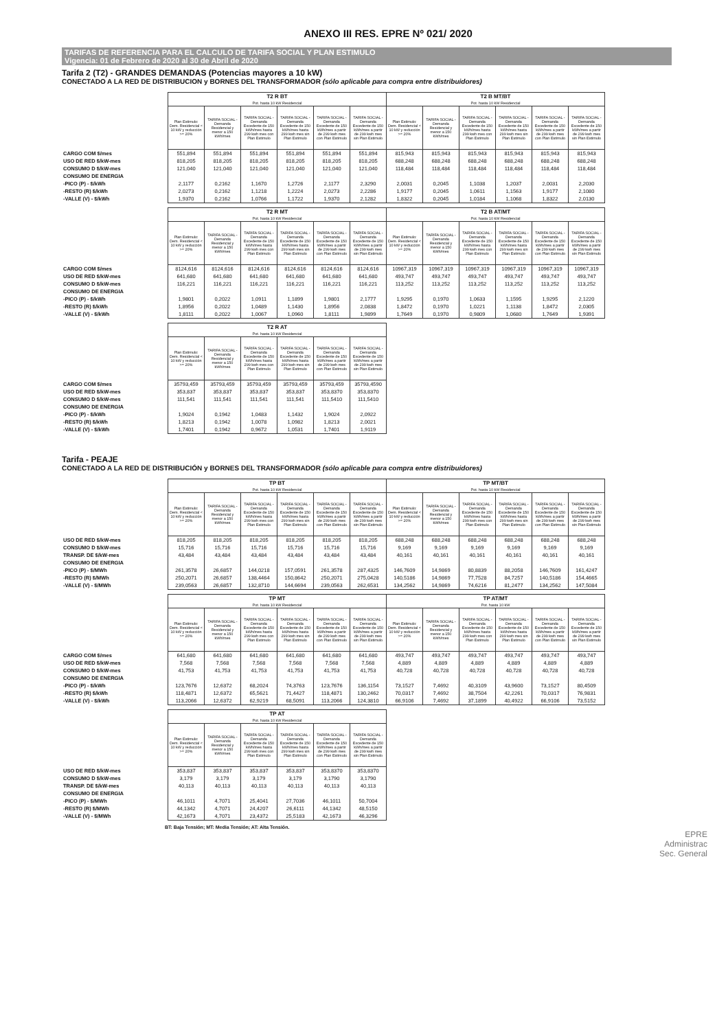ANEXO III RES. EPRE Nº 021/ 2020
TARIFAS DE REFERENCIA PARA EL CALCULO DE TARIFA SOCIAL Y PLAN ESTIMULO
Vigencia: 01 de Febrero de 2020 al 30 de Abril de 2020
Tarifa 2 (T2) - GRANDES DEMANDAS (Potencias mayores a 10 kW)
CONECTADO A LA RED DE DISTRIBUCION y BORNES DEL TRANSFORMADOR (sólo aplicable para compra entre distribuidores)
| | T2 R BT | | | | | | T2 B MT/BT | | | | | |
| | Pot. hasta 10 kW Residencial | | | | | | Pot. hasta 10 kW Residencial | | | | | |
| | Plan Estimulo: Dem. Residencial < 10 kW y reducción >= 20% | TARIFA SOCIAL - Demanda Residencial y menor a 150 kWh/mes | TARIFA SOCIAL - Demanda Excedente de 150 kWh/mes hasta 299 kwh mes con Plan Estimulo | TARIFA SOCIAL - Demanda Excedente de 150 kWh/mes hasta 299 kwh mes sin Plan Estimulo | TARIFA SOCIAL - Demanda Excedente de 150 kWh/mes a partir de 299 kwh mes con Plan Estimulo | TARIFA SOCIAL - Demanda Excedente de 150 kWh/mes a partir de 299 kwh mes sin Plan Estimulo | Plan Estimulo: Dem. Residencial < 10 kW y reducción >= 20% | TARIFA SOCIAL - Demanda Residencial y menor a 150 kWh/mes | TARIFA SOCIAL - Demanda Excedente de 150 kWh/mes hasta 299 kwh mes con Plan Estimulo | TARIFA SOCIAL - Demanda Excedente de 150 kWh/mes hasta 299 kwh mes sin Plan Estimulo | TARIFA SOCIAL - Demanda Excedente de 150 kWh/mes a partir de 299 kwh mes con Plan Estimulo | TARIFA SOCIAL - Demanda Excedente de 150 kWh/mes a partir de 299 kwh mes sin Plan Estimulo |
| CARGO COM $/mes | 551,894 | 551,894 | 551,894 | 551,894 | 551,894 | 551,894 | 815,943 | 815,943 | 815,943 | 815,943 | 815,943 | 815,943 |
| USO DE RED $/kW-mes | 818,205 | 818,205 | 818,205 | 818,205 | 818,205 | 818,205 | 688,248 | 688,248 | 688,248 | 688,248 | 688,248 | 688,248 |
| CONSUMO D $/kW-mes | 121,040 | 121,040 | 121,040 | 121,040 | 121,040 | 121,040 | 118,484 | 118,484 | 118,484 | 118,484 | 118,484 | 118,484 |
| CONSUMO DE ENERGIA | | | | | | | | | | | | |
| -PICO (P) - $/kWh | 2,1177 | 0,2162 | 1,1670 | 1,2726 | 2,1177 | 2,3290 | 2,0031 | 0,2045 | 1,1038 | 1,2037 | 2,0031 | 2,2030 |
| -RESTO (R) $/kWh | 2,0273 | 0,2162 | 1,1218 | 1,2224 | 2,0273 | 2,2286 | 1,9177 | 0,2045 | 1,0611 | 1,1563 | 1,9177 | 2,1080 |
| -VALLE (V) - $/kWh | 1,9370 | 0,2162 | 1,0766 | 1,1722 | 1,9370 | 2,1282 | 1,8322 | 0,2045 | 1,0184 | 1,1068 | 1,8322 | 2,0130 |
| | T2 R MT | | | | | | T2 B AT/MT | | | | | |
| | Pot. hasta 10 kW Residencial | | | | | | Pot. hasta 10 kW Residencial | | | | | |
| | Plan Estimulo: Dem. Residencial < 10 kW y reducción >= 20% | TARIFA SOCIAL - Demanda Residencial y menor a 150 kWh/mes | TARIFA SOCIAL - Demanda Excedente de 150 kWh/mes hasta 299 kwh mes con Plan Estimulo | TARIFA SOCIAL - Demanda Excedente de 150 kWh/mes hasta 299 kwh mes sin Plan Estimulo | TARIFA SOCIAL - Demanda Excedente de 150 kWh/mes a partir de 299 kwh mes con Plan Estimulo | TARIFA SOCIAL - Demanda Excedente de 150 kWh/mes a partir de 299 kwh mes sin Plan Estimulo | Plan Estimulo: Dem. Residencial < 10 kW y reducción >= 20% | TARIFA SOCIAL - Demanda Residencial y menor a 150 kWh/mes | TARIFA SOCIAL - Demanda Excedente de 150 kWh/mes hasta 299 kwh mes con Plan Estimulo | TARIFA SOCIAL - Demanda Excedente de 150 kWh/mes hasta 299 kwh mes sin Plan Estimulo | TARIFA SOCIAL - Demanda Excedente de 150 kWh/mes a partir de 299 kwh mes con Plan Estimulo | TARIFA SOCIAL - Demanda Excedente de 150 kWh/mes a partir de 299 kwh mes sin Plan Estimulo |
| CARGO COM $/mes | 8124,616 | 8124,616 | 8124,616 | 8124,616 | 8124,616 | 8124,616 | 10967,319 | 10967,319 | 10967,319 | 10967,319 | 10967,319 | 10967,319 |
| USO DE RED $/kW-mes | 641,680 | 641,680 | 641,680 | 641,680 | 641,680 | 641,680 | 493,747 | 493,747 | 493,747 | 493,747 | 493,747 | 493,747 |
| CONSUMO D $/kW-mes | 116,221 | 116,221 | 116,221 | 116,221 | 116,221 | 116,221 | 113,252 | 113,252 | 113,252 | 113,252 | 113,252 | 113,252 |
| CONSUMO DE ENERGIA | | | | | | | | | | | | |
| -PICO (P) - $/kWh | 1,9801 | 0,2022 | 1,0911 | 1,1899 | 1,9801 | 2,1777 | 1,9295 | 0,1970 | 1,0633 | 1,1595 | 1,9295 | 2,1220 |
| -RESTO (R) $/kWh | 1,8956 | 0,2022 | 1,0489 | 1,1430 | 1,8956 | 2,0838 | 1,8472 | 0,1970 | 1,0221 | 1,1138 | 1,8472 | 2,0305 |
| -VALLE (V) - $/kWh | 1,8111 | 0,2022 | 1,0067 | 1,0960 | 1,8111 | 1,9899 | 1,7649 | 0,1970 | 0,9809 | 1,0680 | 1,7649 | 1,9391 |
| | T2 R AT | | | | | |
| | Pot. hasta 10 kW Residencial | | | | | |
| | Plan Estimulo: Dem. Residencial < 10 kW y reducción >= 20% | TARIFA SOCIAL - Demanda Residencial y menor a 150 kWh/mes | TARIFA SOCIAL - Demanda Excedente de 150 kWh/mes hasta 299 kwh mes con Plan Estimulo | TARIFA SOCIAL - Demanda Excedente de 150 kWh/mes hasta 299 kwh mes sin Plan Estimulo | TARIFA SOCIAL - Demanda Excedente de 150 kWh/mes a partir de 299 kwh mes con Plan Estimulo | TARIFA SOCIAL - Demanda Excedente de 150 kWh/mes a partir de 299 kwh mes sin Plan Estimulo |
| CARGO COM $/mes | 35793,459 | 35793,459 | 35793,459 | 35793,459 | 35793,459 | 35793,4590 |
| USO DE RED $/kW-mes | 353,837 | 353,837 | 353,837 | 353,837 | 353,8370 | 353,8370 |
| CONSUMO D $/kW-mes | 111,541 | 111,541 | 111,541 | 111,541 | 111,5410 | 111,5410 |
| CONSUMO DE ENERGIA | | | | | | |
| -PICO (P) - $/kWh | 1,9024 | 0,1942 | 1,0483 | 1,1432 | 1,9024 | 2,0922 |
| -RESTO (R) $/kWh | 1,8213 | 0,1942 | 1,0078 | 1,0982 | 1,8213 | 2,0021 |
| -VALLE (V) - $/kWh | 1,7401 | 0,1942 | 0,9672 | 1,0531 | 1,7401 | 1,9119 |
Tarifa - PEAJE
CONECTADO A LA RED DE DISTRIBUCIÓN y BORNES DEL TRANSFORMADOR (sólo aplicable para compra entre distribuidores)
| | TP BT | | | | | | TP MT/BT | | | | | |
| | Pot. hasta 10 kW Residencial | | | | | | Pot. hasta 10 kW Residencial | | | | | |
| | Plan Estimulo: Dem. Residencial < 10 kW y reducción >= 20% | TARIFA SOCIAL - Demanda Residencial y menor a 150 kWh/mes | TARIFA SOCIAL - Demanda Excedente de 150 kWh/mes hasta 299 kwh mes con Plan Estimulo | TARIFA SOCIAL - Demanda Excedente de 150 kWh/mes hasta 299 kwh mes sin Plan Estimulo | TARIFA SOCIAL - Demanda Excedente de 150 kWh/mes a partir de 299 kwh mes con Plan Estimulo | TARIFA SOCIAL - Demanda Excedente de 150 kWh/mes a partir de 299 kwh mes sin Plan Estimulo | Plan Estimulo: Dem. Residencial < 10 kW y reducción >= 20% | TARIFA SOCIAL - Demanda Residencial y menor a 150 kWh/mes | TARIFA SOCIAL - Demanda Excedente de 150 kWh/mes hasta 299 kwh mes con Plan Estimulo | TARIFA SOCIAL - Demanda Excedente de 150 kWh/mes hasta 299 kwh mes sin Plan Estimulo | TARIFA SOCIAL - Demanda Excedente de 150 kWh/mes a partir de 299 kwh mes con Plan Estimulo | TARIFA SOCIAL - Demanda Excedente de 150 kWh/mes a partir de 299 kwh mes sin Plan Estimulo |
| USO DE RED $/kW-mes | 818,205 | 818,205 | 818,205 | 818,205 | 818,205 | 818,205 | 688,248 | 688,248 | 688,248 | 688,248 | 688,248 | 688,248 |
| CONSUMO D $/kW-mes | 15,716 | 15,716 | 15,716 | 15,716 | 15,716 | 15,716 | 9,169 | 9,169 | 9,169 | 9,169 | 9,169 | 9,169 |
| TRANSP. DE $/kW-mes | 43,484 | 43,484 | 43,484 | 43,484 | 43,484 | 43,484 | 40,161 | 40,161 | 40,161 | 40,161 | 40,161 | 40,161 |
| CONSUMO DE ENERGIA | | | | | | | | | | | | |
| -PICO (P) - $/MWh | 261,3578 | 26,6857 | 144,0218 | 157,0591 | 261,3578 | 287,4325 | 146,7609 | 14,9869 | 80,8839 | 88,2058 | 146,7609 | 161,4247 |
| -RESTO (R) $/MWh | 250,2071 | 26,6857 | 138,4464 | 150,8642 | 250,2071 | 275,0428 | 140,5186 | 14,9869 | 77,7528 | 84,7257 | 140,5186 | 154,4665 |
| -VALLE (V) - $/MWh | 239,0563 | 26,6857 | 132,8710 | 144,6694 | 239,0563 | 262,6531 | 134,2562 | 14,9869 | 74,6216 | 81,2477 | 134,2562 | 147,5084 |
| | TP MT | | | | | | TP AT/MT | | | | | |
| | Pot. hasta 10 kW Residencial | | | | | | Pot. hasta 10 kW | | | | | |
| | Plan Estimulo: Dem. Residencial < 10 kW y reducción >= 20% | TARIFA SOCIAL - Demanda Residencial y menor a 150 kWh/mes | TARIFA SOCIAL - Demanda Excedente de 150 kWh/mes hasta 299 kwh mes con Plan Estimulo | TARIFA SOCIAL - Demanda Excedente de 150 kWh/mes hasta 299 kwh mes sin Plan Estimulo | TARIFA SOCIAL - Demanda Excedente de 150 kWh/mes a partir de 299 kwh mes con Plan Estimulo | TARIFA SOCIAL - Demanda Excedente de 150 kWh/mes a partir de 299 kwh mes sin Plan Estimulo | Plan Estimulo: Dem. Residencial < 10 kW y reducción >= 20% | TARIFA SOCIAL - Demanda Residencial y menor a 150 kWh/mes | TARIFA SOCIAL - Demanda Excedente de 150 kWh/mes hasta 299 kwh mes con Plan Estimulo | TARIFA SOCIAL - Demanda Excedente de 150 kWh/mes hasta 299 kwh mes sin Plan Estimulo | TARIFA SOCIAL - Demanda Excedente de 150 kWh/mes a partir de 299 kwh mes con Plan Estimulo | TARIFA SOCIAL - Demanda Excedente de 150 kWh/mes a partir de 299 kwh mes sin Plan Estimulo |
| CARGO COM $/mes | 641,680 | 641,680 | 641,680 | 641,680 | 641,680 | 641,680 | 493,747 | 493,747 | 493,747 | 493,747 | 493,747 | 493,747 |
| USO DE RED $/kW-mes | 7,568 | 7,568 | 7,568 | 7,568 | 7,568 | 7,568 | 4,889 | 4,889 | 4,889 | 4,889 | 4,889 | 4,889 |
| CONSUMO D $/kW-mes | 41,753 | 41,753 | 41,753 | 41,753 | 41,753 | 41,753 | 40,728 | 40,728 | 40,728 | 40,728 | 40,728 | 40,728 |
| CONSUMO DE ENERGIA | | | | | | | | | | | | |
| -PICO (P) - $/kWh | 123,7676 | 12,6372 | 68,2024 | 74,3763 | 123,7676 | 136,1154 | 73,1527 | 7,4692 | 40,3109 | 43,9600 | 73,1527 | 80,4509 |
| -RESTO (R) $/kWh | 118,4871 | 12,6372 | 65,5621 | 71,4427 | 118,4871 | 130,2462 | 70,0317 | 7,4692 | 38,7504 | 42,2261 | 70,0317 | 76,9831 |
| -VALLE (V) - $/kWh | 113,2066 | 12,6372 | 62,9219 | 68,5091 | 113,2066 | 124,3810 | 66,9106 | 7,4692 | 37,1899 | 40,4922 | 66,9106 | 73,5152 |
| | TP AT | | | | | |
| | Pot. hasta 10 kW Residencial | | | | | |
| | Plan Estimulo: Dem. Residencial < 10 kW y reducción >= 20% | TARIFA SOCIAL - Demanda Residencial y menor a 150 kWh/mes | TARIFA SOCIAL - Demanda Excedente de 150 kWh/mes hasta 299 kwh mes con Plan Estimulo | TARIFA SOCIAL - Demanda Excedente de 150 kWh/mes hasta 299 kwh mes sin Plan Estimulo | TARIFA SOCIAL - Demanda Excedente de 150 kWh/mes a partir de 299 kwh mes con Plan Estimulo | TARIFA SOCIAL - Demanda Excedente de 150 kWh/mes a partir de 299 kwh mes sin Plan Estimulo |
| USO DE RED $/kW-mes | 353,837 | 353,837 | 353,837 | 353,837 | 353,8370 | 353,8370 |
| CONSUMO D $/kW-mes | 3,179 | 3,179 | 3,179 | 3,179 | 3,1790 | 3,1790 |
| TRANSP. DE $/kW-mes | 40,113 | 40,113 | 40,113 | 40,113 | 40,113 | 40,113 |
| CONSUMO DE ENERGIA | | | | | | |
| -PICO (P) - $/MWh | 46,1011 | 4,7071 | 25,4041 | 27,7036 | 46,1011 | 50,7004 |
| -RESTO (R) $/MWh | 44,1342 | 4,7071 | 24,4207 | 26,6111 | 44,1342 | 48,5150 |
| -VALLE (V) - $/MWh | 42,1673 | 4,7071 | 23,4372 | 25,5183 | 42,1673 | 46,3296 |
BT: Baja Tensión; MT: Media Tensión; AT: Alta Tensión.
EPRE
Administrac
Sec. General